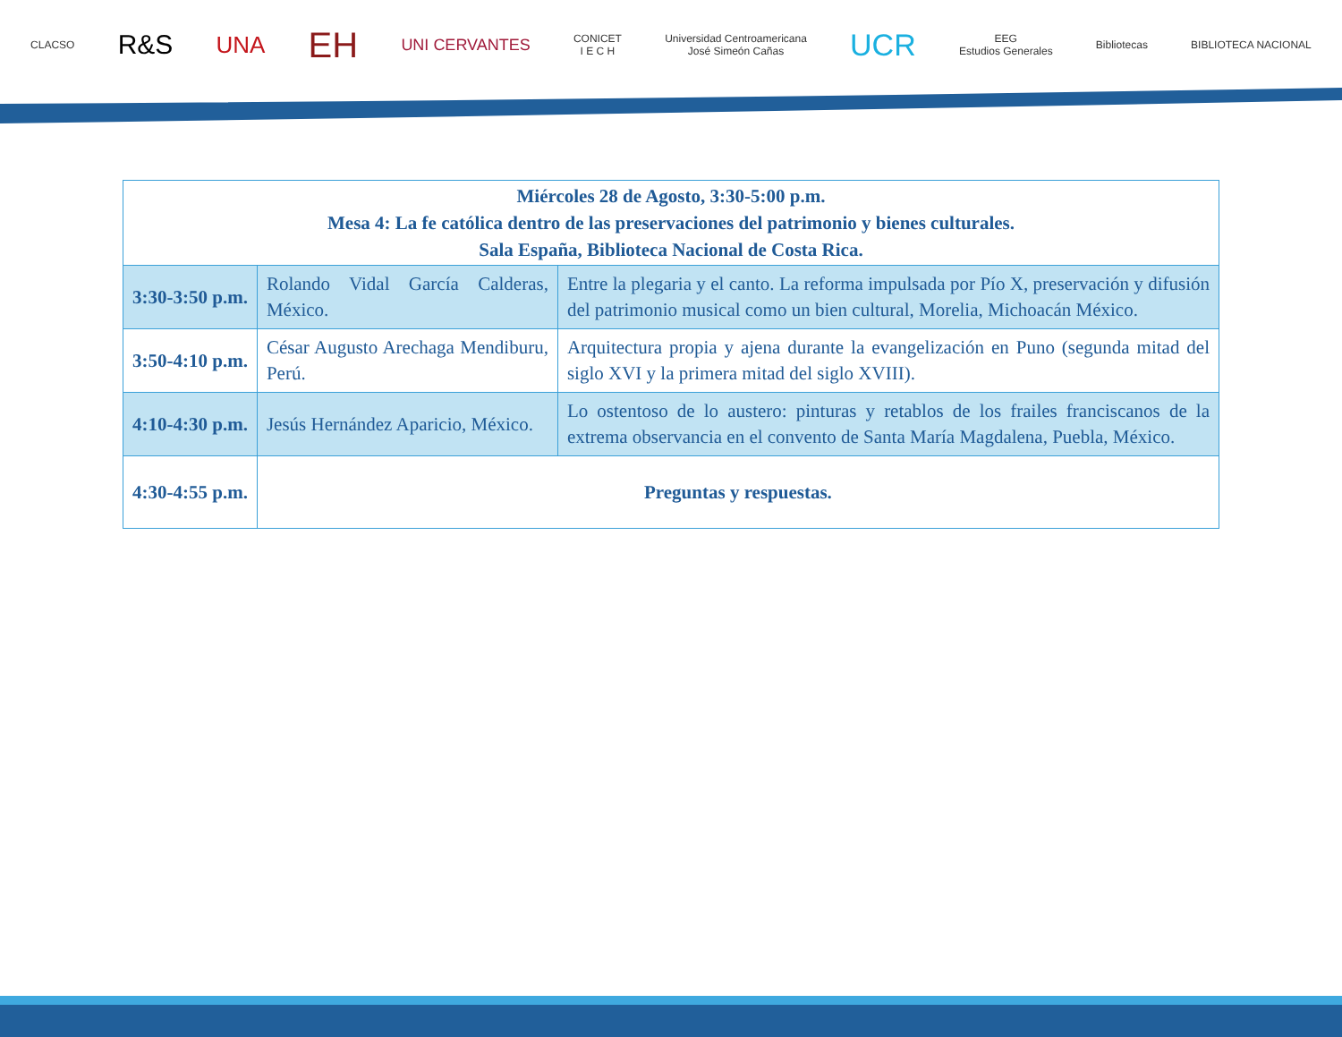CLACSO R&S UNA EH UNI CERVANTES CONICET
I E C H Universidad Centroamericana
José Simeón Cañas UCR EEG
Estudios Generales Bibliotecas BIBLIOTECA NACIONAL
| Miércoles 28 de Agosto, 3:30-5:00 p.m. Mesa 4: La fe católica dentro de las preservaciones del patrimonio y bienes culturales. Sala España, Biblioteca Nacional de Costa Rica. | | |
| 3:30-3:50 p.m. | Rolando Vidal García Calderas, México. | Entre la plegaria y el canto. La reforma impulsada por Pío X, preservación y difusión del patrimonio musical como un bien cultural, Morelia, Michoacán México. |
| 3:50-4:10 p.m. | César Augusto Arechaga Mendiburu, Perú. | Arquitectura propia y ajena durante la evangelización en Puno (segunda mitad del siglo XVI y la primera mitad del siglo XVIII). |
| 4:10-4:30 p.m. | Jesús Hernández Aparicio, México. | Lo ostentoso de lo austero: pinturas y retablos de los frailes franciscanos de la extrema observancia en el convento de Santa María Magdalena, Puebla, México. |
| 4:30-4:55 p.m. | Preguntas y respuestas. | |